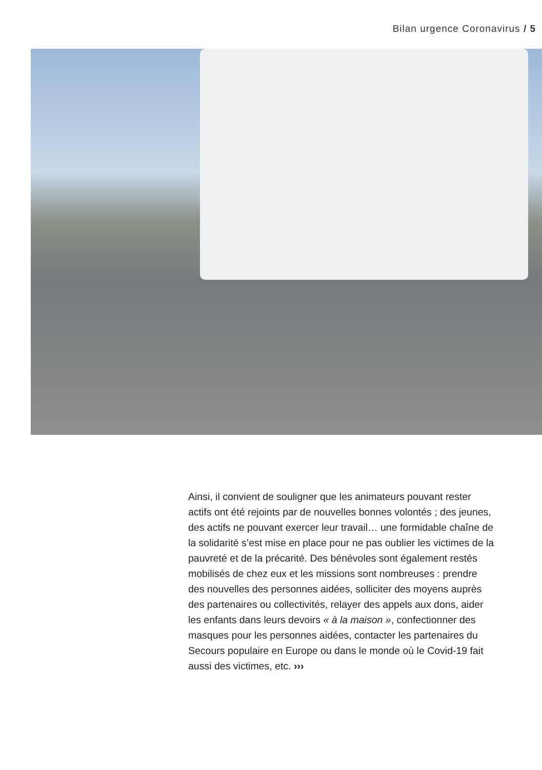Bilan urgence Coronavirus / 5
Ainsi, il convient de souligner que les animateurs pouvant rester actifs ont été rejoints par de nouvelles bonnes volontés ; des jeunes, des actifs ne pouvant exercer leur travail… une formidable chaîne de la solidarité s’est mise en place pour ne pas oublier les victimes de la pauvreté et de la précarité. Des bénévoles sont également restés mobilisés de chez eux et les missions sont nombreuses : prendre des nouvelles des personnes aidées, solliciter des moyens auprès des partenaires ou collectivités, relayer des appels aux dons, aider les enfants dans leurs devoirs « à la maison », confectionner des masques pour les personnes aidées, contacter les partenaires du Secours populaire en Europe ou dans le monde où le Covid-19 fait aussi des victimes, etc. ›››